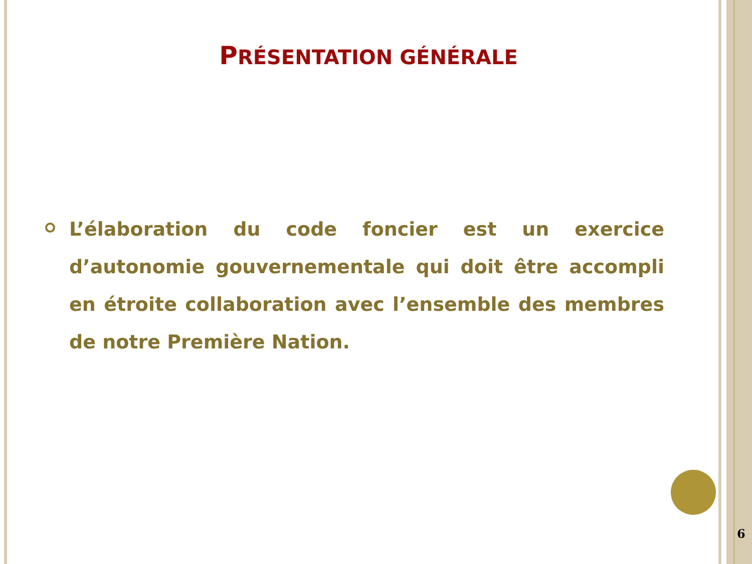PRÉSENTATION GÉNÉRALE
L’élaboration du code foncier est un exercice d’autonomie gouvernementale qui doit être accompli en étroite collaboration avec l’ensemble des membres de notre Première Nation.
6